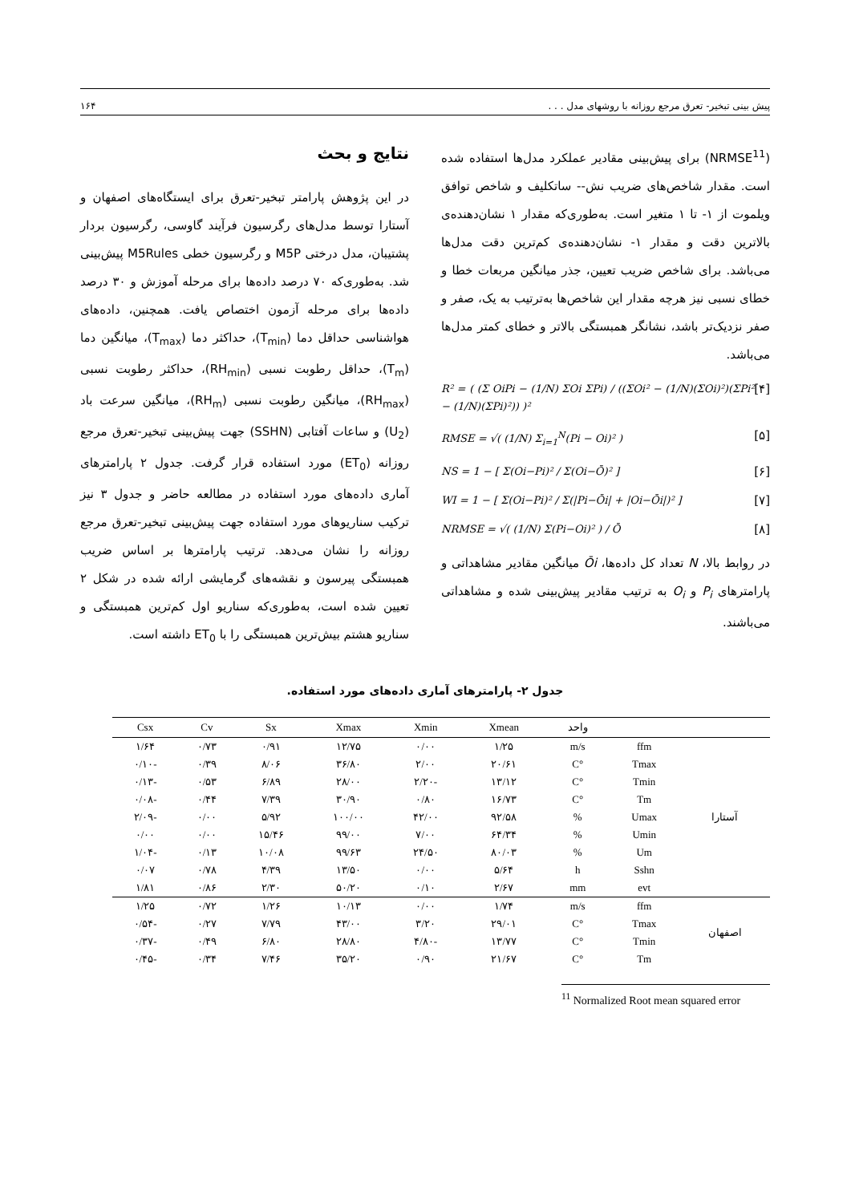پیش بینی تبخیر- تعرق مرجع روزانه با روشهای مدل . . . ۱۶۴
(NRMSE<sup>11</sup>) برای پیش‌بینی مقادیر عملکرد مدل‌ها استفاده شده است. مقدار شاخص‌های ضریب نش-- ساتکلیف و شاخص توافق ویلموت از ۱- تا ۱ متغیر است. به‌طوری‌که مقدار ۱ نشان‌دهنده‌ی بالاترین دقت و مقدار ۱- نشان‌دهنده‌ی کم‌ترین دقت مدل‌ها می‌باشد. برای شاخص ضریب تعیین، جذر میانگین مربعات خطا و خطای نسبی نیز هرچه مقدار این شاخص‌ها به‌ترتیب به یک، صفر و صفر نزدیک‌تر باشد، نشانگر همبستگی بالاتر و خطای کمتر مدل‌ها می‌باشد.
R² = ( (Σ OiPi − (1/N) ΣOi ΣPi) / ((ΣOi² − (1/N)(ΣOi)²)(ΣPi² − (1/N)(ΣPi)²)) )² [۴]
RMSE = √( (1/N) Σ<sub>i=1</sub><sup>N</sup>(Pi − Oi)² ) [۵]
NS = 1 − [ Σ(Oi−Pi)² / Σ(Oi−Ō)² ] [۶]
WI = 1 − [ Σ(Oi−Pi)² / Σ(|Pi−Ōi| + |Oi−Ōi|)² ] [۷]
NRMSE = √( (1/N) Σ(Pi−Oi)² ) / Ō [۸]
در روابط بالا، N تعداد کل داده‌ها، Ōi میانگین مقادیر مشاهداتی و پارامترهای P<sub>i</sub> و O<sub>i</sub> به ترتیب مقادیر پیش‌بینی شده و مشاهداتی می‌باشند.
نتایج و بحث
در این پژوهش پارامتر تبخیر-تعرق برای ایستگاه‌های اصفهان و آستارا توسط مدل‌های رگرسیون فرآیند گاوسی، رگرسیون بردار پشتیبان، مدل درختی M5P و رگرسیون خطی M5Rules پیش‌بینی شد. به‌طوری‌که ۷۰ درصد داده‌ها برای مرحله آموزش و ۳۰ درصد داده‌ها برای مرحله آزمون اختصاص یافت. همچنین، داده‌های هواشناسی حداقل دما (T<sub>min</sub>)، حداکثر دما (T<sub>max</sub>)، میانگین دما (T<sub>m</sub>)، حداقل رطوبت نسبی (RH<sub>min</sub>)، حداکثر رطوبت نسبی (RH<sub>max</sub>)، میانگین رطوبت نسبی (RH<sub>m</sub>)، میانگین سرعت باد (U<sub>2</sub>) و ساعات آفتابی (SSHN) جهت پیش‌بینی تبخیر-تعرق مرجع روزانه (ET<sub>0</sub>) مورد استفاده قرار گرفت. جدول ۲ پارامترهای آماری داده‌های مورد استفاده در مطالعه حاضر و جدول ۳ نیز ترکیب سناریوهای مورد استفاده جهت پیش‌بینی تبخیر-تعرق مرجع روزانه را نشان می‌دهد. ترتیب پارامترها بر اساس ضریب همبستگی پیرسون و نقشه‌های گرمایشی ارائه شده در شکل ۲ تعیین شده است، به‌طوری‌که سناریو اول کم‌ترین همبستگی و سناریو هشتم بیش‌ترین همبستگی را با ET<sub>0</sub> داشته است.
جدول ۲- پارامترهای آماری داده‌های مورد استفاده.
| | | واحد | Xmean | Xmin | Xmax | Sx | Cv | Csx |
| --- | --- | --- | --- | --- | --- | --- | --- | --- |
| آستارا | ffm | m/s | ۱/۲۵ | ۰/۰۰ | ۱۲/۷۵ | ۰/۹۱ | ۰/۷۳ | ۱/۶۴ |
| | Tmax | °C | ۲۰/۶۱ | ۲/۰۰ | ۳۶/۸۰ | ۸/۰۶ | ۰/۳۹ | -۰/۱۰ |
| | Tmin | °C | ۱۳/۱۲ | -۲/۲۰ | ۲۸/۰۰ | ۶/۸۹ | ۰/۵۳ | -۰/۱۳ |
| | Tm | °C | ۱۶/۷۳ | ۰/۸۰ | ۳۰/۹۰ | ۷/۳۹ | ۰/۴۴ | -۰/۰۸ |
| | Umax | % | ۹۲/۵۸ | ۴۲/۰۰ | ۱۰۰/۰۰ | ۵/۹۲ | ۰/۰۰ | -۲/۰۹ |
| | Umin | % | ۶۴/۳۴ | ۷/۰۰ | ۹۹/۰۰ | ۱۵/۴۶ | ۰/۰۰ | ۰/۰۰ |
| | Um | % | ۸۰/۰۳ | ۲۴/۵۰ | ۹۹/۶۳ | ۱۰/۰۸ | ۰/۱۳ | -۱/۰۴ |
| | Sshn | h | ۵/۶۴ | ۰/۰۰ | ۱۳/۵۰ | ۴/۳۹ | ۰/۷۸ | ۰/۰۷ |
| | evt | mm | ۲/۶۷ | ۰/۱۰ | ۵۰/۲۰ | ۲/۳۰ | ۰/۸۶ | ۱/۸۱ |
| اصفهان | ffm | m/s | ۱/۷۴ | ۰/۰۰ | ۱۰/۱۳ | ۱/۲۶ | ۰/۷۲ | ۱/۲۵ |
| | Tmax | °C | ۲۹/۰۱ | ۳/۲۰ | ۴۳/۰۰ | ۷/۷۹ | ۰/۲۷ | -۰/۵۴ |
| | Tmin | °C | ۱۳/۷۷ | -۴/۸۰ | ۲۸/۸۰ | ۶/۸۰ | ۰/۴۹ | -۰/۳۷ |
| | Tm | °C | ۲۱/۶۷ | ۰/۹۰ | ۳۵/۲۰ | ۷/۴۶ | ۰/۳۴ | -۰/۴۵ |
<sup>11</sup> Normalized Root mean squared error